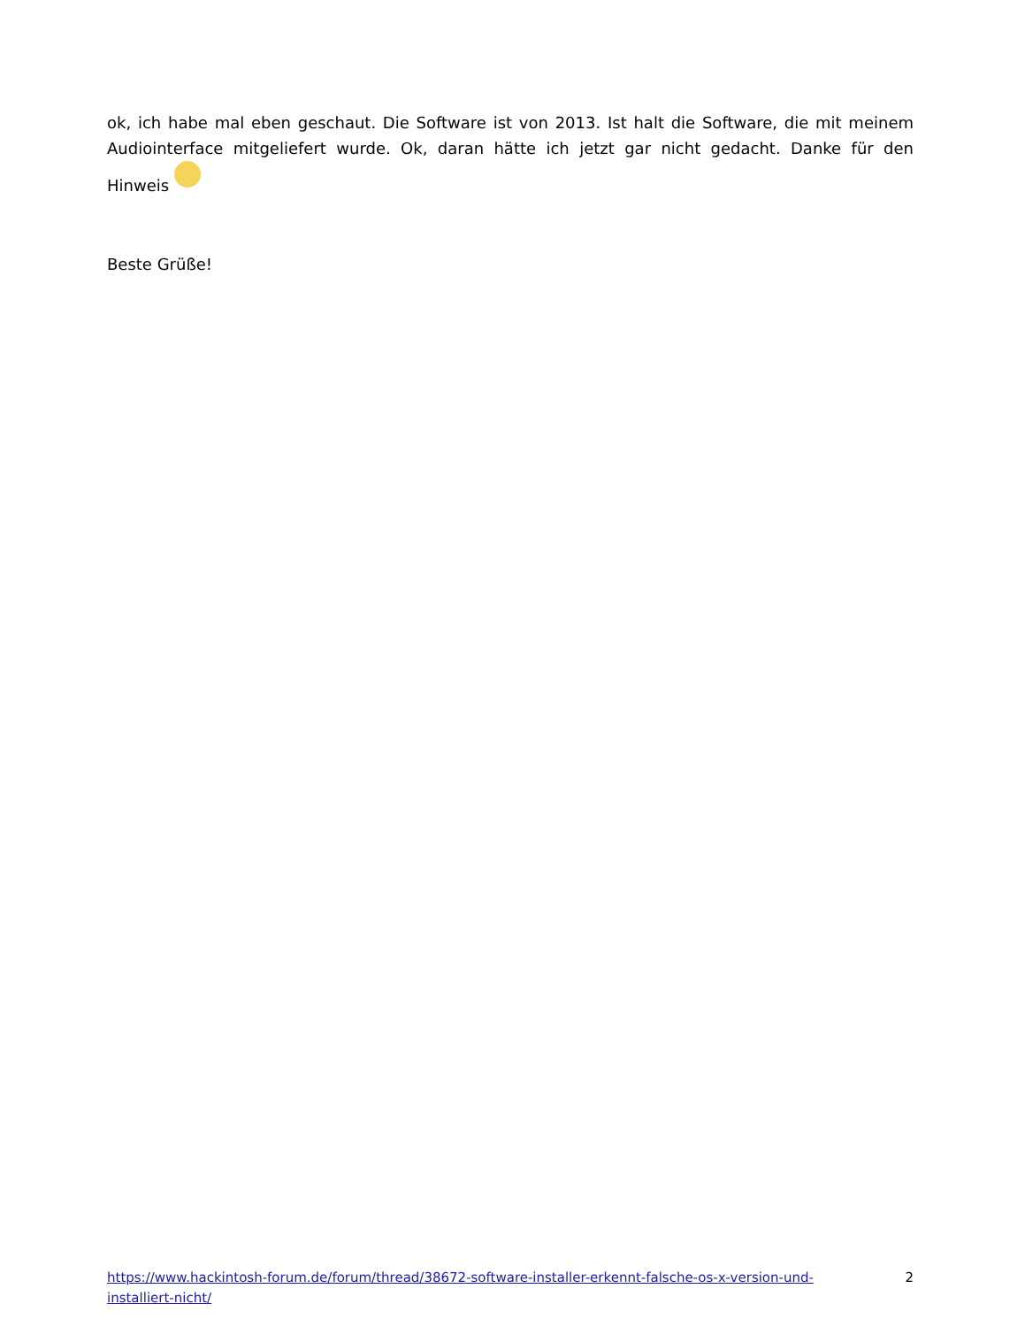ok, ich habe mal eben geschaut. Die Software ist von 2013. Ist halt die Software, die mit meinem Audiointerface mitgeliefert wurde. Ok, daran hätte ich jetzt gar nicht gedacht. Danke für den Hinweis
Beste Grüße!
https://www.hackintosh-forum.de/forum/thread/38672-software-installer-erkennt-falsche-os-x-version-und-installiert-nicht/ 2